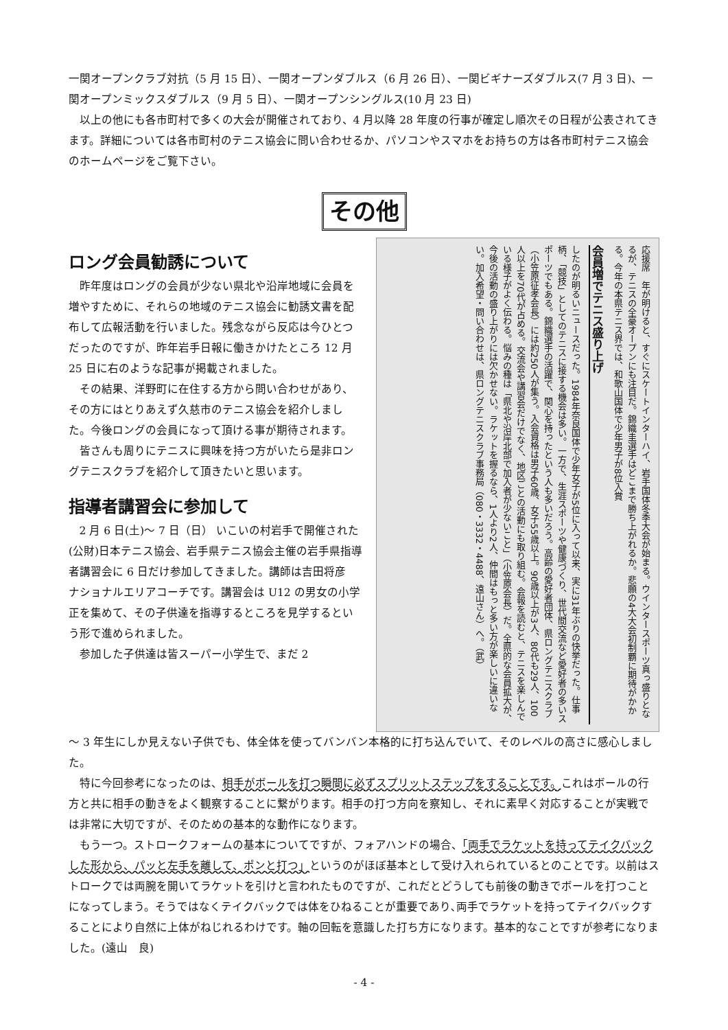一関オープンクラブ対抗（5 月 15 日）、一関オープンダブルス（6 月 26 日）、一関ビギナーズダブルス(7 月 3 日)、一関オープンミックスダブルス（9 月 5 日）、一関オープンシングルス(10 月 23 日)
以上の他にも各市町村で多くの大会が開催されており、4 月以降 28 年度の行事が確定し順次その日程が公表されてきます。詳細については各市町村のテニス協会に問い合わせるか、パソコンやスマホをお持ちの方は各市町村テニス協会のホームページをご覧下さい。
その他
ロング会員勧誘について
昨年度はロングの会員が少ない県北や沿岸地域に会員を増やすために、それらの地域のテニス協会に勧誘文書を配布して広報活動を行いました。残念ながら反応は今ひとつだったのですが、昨年岩手日報に働きかけたところ 12 月 25 日に右のような記事が掲載されました。
その結果、洋野町に在住する方から問い合わせがあり、その方にはとりあえず久慈市のテニス協会を紹介しました。今後ロングの会員になって頂ける事が期待されます。
皆さんも周りにテニスに興味を持つ方がいたら是非ロングテニスクラブを紹介して頂きたいと思います。
指導者講習会に参加して
2 月 6 日(土)～ 7 日（日） いこいの村岩手で開催された(公財)日本テニス協会、岩手県テニス協会主催の岩手県指導者講習会に 6 日だけ参加してきました。講師は吉田将彦　ナショナルエリアコーチです。講習会は U12 の男女の小学正を集めて、その子供達を指導するところを見学するという形で進められました。
参加した子供達は皆スーパー小学生で、まだ 2
応援席　年が明けると、すぐにスケートインターハイ、岩手国体冬季大会が始まる。ウインタースポーツ真っ盛りとなるが、テニスの全豪オープンにも注目だ。錦織圭選手はどこまで勝ち上がれるか。悲願の4大大会初制覇に期待がかかる。今年の本県テニス界では、和歌山国体で少年男子が8位入賞
会員増でテニス盛り上げ
したのが明るいニュースだった。1984年奈良国体で少年女子が5位に入って以来、実に31年ぶりの快挙だった。仕事柄、「競技」としてのテニスに接する機会は多い。一方で、生涯スポーツや健康づくり、世代間交流など愛好者の多いスポーツでもある。錦織選手の活躍で、関心を持ったという人も多いだろう。高齢の愛好者団体、県ロングテニスクラブ（小笠原征孝会長）には約250人が集う。入会資格は男子60歳、女子55歳以上。90歳以上が3人、80代も29人、100人以上を70代が占める。交流会や講習会だけでなく、地区ごとの活動にも取り組む。会報を読むと、テニスを楽しんでいる様子がよく伝わる。悩みの種は「県北や沿岸北部で加入者が少ないこと」（小笠原会長）だ。全県的な会員拡大が、今後の活動の盛り上がりには欠かせない。ラケットを握るなら、1人より2人、仲間はもっと多い方が楽しいに違いない。加入希望・問い合わせは、県ロングテニスクラブ事務局（080・3332・4488、遠山さん）へ。（武）
～ 3 年生にしか見えない子供でも、体全体を使ってバンバン本格的に打ち込んでいて、そのレベルの高さに感心しました。
特に今回参考になったのは、相手がボールを打つ瞬間に必ずスプリットステップをすることです。これはボールの行方と共に相手の動きをよく観察することに繋がります。相手の打つ方向を察知し、それに素早く対応することが実戦では非常に大切ですが、そのための基本的な動作になります。
もう一つ。ストロークフォームの基本についてですが、フォアハンドの場合、「両手でラケットを持ってテイクバックした形から、パッと左手を離して、ポンと打つ」というのがほぼ基本として受け入れられているとのことです。以前はストロークでは両腕を開いてラケットを引けと言われたものですが、これだとどうしても前後の動きでボールを打つことになってしまう。そうではなくテイクバックでは体をひねることが重要であり､両手でラケットを持ってテイクバックすることにより自然に上体がねじれるわけです。軸の回転を意識した打ち方になります。基本的なことですが参考になりました。(遠山　良)
- 4 -